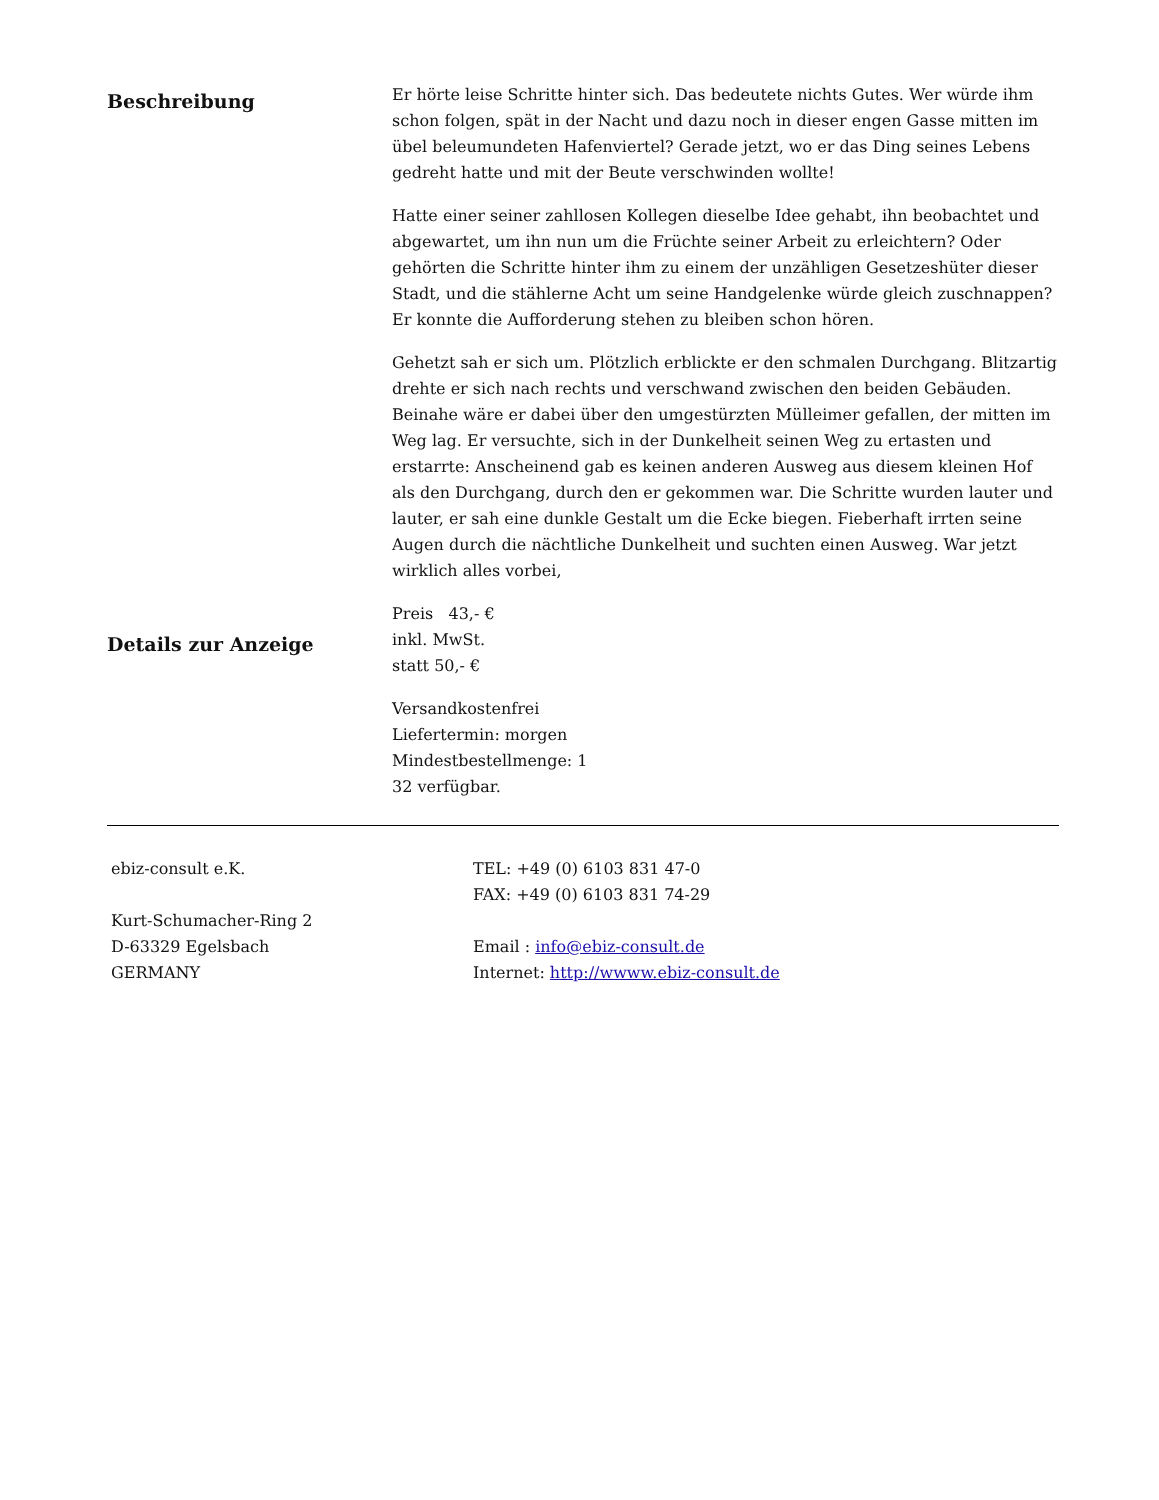Beschreibung
Er hörte leise Schritte hinter sich. Das bedeutete nichts Gutes. Wer würde ihm schon folgen, spät in der Nacht und dazu noch in dieser engen Gasse mitten im übel beleumundeten Hafenviertel? Gerade jetzt, wo er das Ding seines Lebens gedreht hatte und mit der Beute verschwinden wollte!
Hatte einer seiner zahllosen Kollegen dieselbe Idee gehabt, ihn beobachtet und abgewartet, um ihn nun um die Früchte seiner Arbeit zu erleichtern? Oder gehörten die Schritte hinter ihm zu einem der unzähligen Gesetzeshüter dieser Stadt, und die stählerne Acht um seine Handgelenke würde gleich zuschnappen? Er konnte die Aufforderung stehen zu bleiben schon hören.
Gehetzt sah er sich um. Plötzlich erblickte er den schmalen Durchgang. Blitzartig drehte er sich nach rechts und verschwand zwischen den beiden Gebäuden. Beinahe wäre er dabei über den umgestürzten Mülleimer gefallen, der mitten im Weg lag. Er versuchte, sich in der Dunkelheit seinen Weg zu ertasten und erstarrte: Anscheinend gab es keinen anderen Ausweg aus diesem kleinen Hof als den Durchgang, durch den er gekommen war. Die Schritte wurden lauter und lauter, er sah eine dunkle Gestalt um die Ecke biegen. Fieberhaft irrten seine Augen durch die nächtliche Dunkelheit und suchten einen Ausweg. War jetzt wirklich alles vorbei,
Details zur Anzeige
Preis 43,- €
inkl. MwSt.
statt 50,- €
Versandkostenfrei
Liefertermin: morgen
Mindestbestellmenge: 1
32 verfügbar.
ebiz-consult e.K.
Kurt-Schumacher-Ring 2
D-63329 Egelsbach
GERMANY
TEL: +49 (0) 6103 831 47-0
FAX: +49 (0) 6103 831 74-29
Email : info@ebiz-consult.de
Internet: http://wwww.ebiz-consult.de